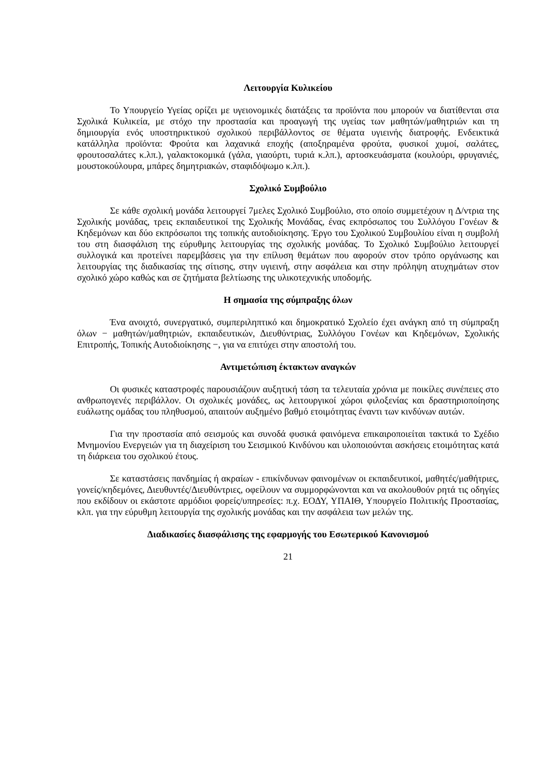Λειτουργία Κυλικείου
Το Υπουργείο Υγείας ορίζει με υγειονομικές διατάξεις τα προϊόντα που μπορούν να διατίθενται στα Σχολικά Κυλικεία, με στόχο την προστασία και προαγωγή της υγείας των μαθητών/μαθητριών και τη δημιουργία ενός υποστηρικτικού σχολικού περιβάλλοντος σε θέματα υγιεινής διατροφής. Ενδεικτικά κατάλληλα προϊόντα: Φρούτα και λαχανικά εποχής (αποξηραμένα φρούτα, φυσικοί χυμοί, σαλάτες, φρουτοσαλάτες κ.λπ.), γαλακτοκομικά (γάλα, γιαούρτι, τυριά κ.λπ.), αρτοσκευάσματα (κουλούρι, φρυγανιές, μουστοκούλουρα, μπάρες δημητριακών, σταφιδόψωμο κ.λπ.).
Σχολικό Συμβούλιο
Σε κάθε σχολική μονάδα λειτουργεί 7μελες Σχολικό Συμβούλιο, στο οποίο συμμετέχουν η Δ/ντρια της Σχολικής μονάδας, τρεις εκπαιδευτικοί της Σχολικής Μονάδας, ένας εκπρόσωπος του Συλλόγου Γονέων & Κηδεμόνων και δύο εκπρόσωποι της τοπικής αυτοδιοίκησης. Έργο του Σχολικού Συμβουλίου είναι η συμβολή του στη διασφάλιση της εύρυθμης λειτουργίας της σχολικής μονάδας. Το Σχολικό Συμβούλιο λειτουργεί συλλογικά και προτείνει παρεμβάσεις για την επίλυση θεμάτων που αφορούν στον τρόπο οργάνωσης και λειτουργίας της διαδικασίας της σίτισης, στην υγιεινή, στην ασφάλεια και στην πρόληψη ατυχημάτων στον σχολικό χώρο καθώς και σε ζητήματα βελτίωσης της υλικοτεχνικής υποδομής.
Η σημασία της σύμπραξης όλων
Ένα ανοιχτό, συνεργατικό, συμπεριληπτικό και δημοκρατικό Σχολείο έχει ανάγκη από τη σύμπραξη όλων − μαθητών/μαθητριών, εκπαιδευτικών, Διευθύντριας, Συλλόγου Γονέων και Κηδεμόνων, Σχολικής Επιτροπής, Τοπικής Αυτοδιοίκησης −, για να επιτύχει στην αποστολή του.
Αντιμετώπιση έκτακτων αναγκών
Οι φυσικές καταστροφές παρουσιάζουν αυξητική τάση τα τελευταία χρόνια με ποικίλες συνέπειες στο ανθρωπογενές περιβάλλον. Οι σχολικές μονάδες, ως λειτουργικοί χώροι φιλοξενίας και δραστηριοποίησης ευάλωτης ομάδας του πληθυσμού, απαιτούν αυξημένο βαθμό ετοιμότητας έναντι των κινδύνων αυτών.
Για την προστασία από σεισμούς και συνοδά φυσικά φαινόμενα επικαιροποιείται τακτικά το Σχέδιο Μνημονίου Ενεργειών για τη διαχείριση του Σεισμικού Κινδύνου και υλοποιούνται ασκήσεις ετοιμότητας κατά τη διάρκεια του σχολικού έτους.
Σε καταστάσεις πανδημίας ή ακραίων - επικίνδυνων φαινομένων οι εκπαιδευτικοί, μαθητές/μαθήτριες, γονείς/κηδεμόνες, Διευθυντές/Διευθύντριες, οφείλουν να συμμορφώνονται και να ακολουθούν ρητά τις οδηγίες που εκδίδουν οι εκάστοτε αρμόδιοι φορείς/υπηρεσίες: π.χ. ΕΟΔΥ, ΥΠΑΙΘ, Υπουργείο Πολιτικής Προστασίας, κλπ. για την εύρυθμη λειτουργία της σχολικής μονάδας και την ασφάλεια των μελών της.
Διαδικασίες διασφάλισης της εφαρμογής του Εσωτερικού Κανονισμού
21